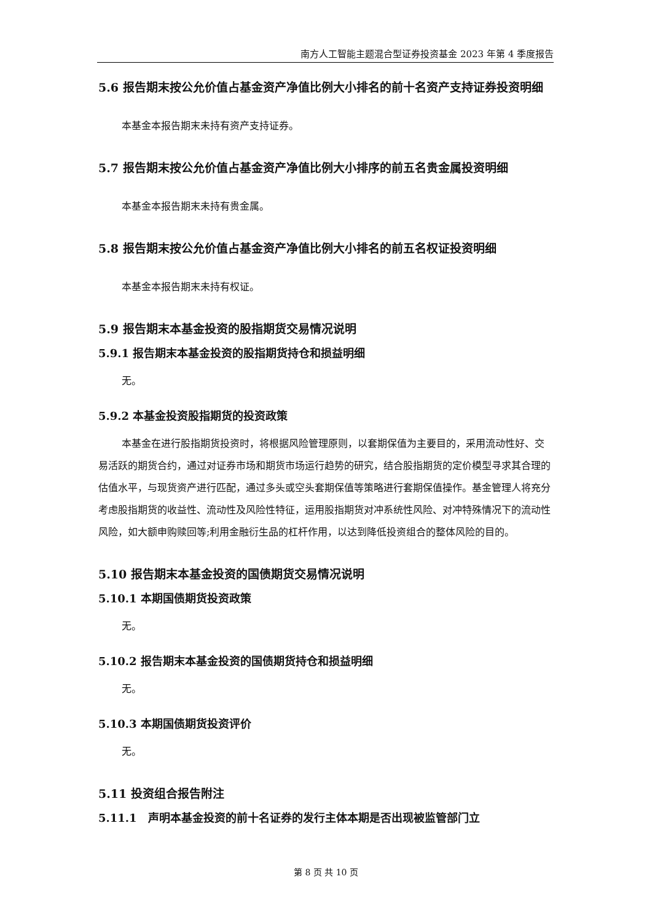南方人工智能主题混合型证券投资基金 2023 年第 4 季度报告
5.6 报告期末按公允价值占基金资产净值比例大小排名的前十名资产支持证券投资明细
本基金本报告期末未持有资产支持证券。
5.7 报告期末按公允价值占基金资产净值比例大小排序的前五名贵金属投资明细
本基金本报告期末未持有贵金属。
5.8 报告期末按公允价值占基金资产净值比例大小排名的前五名权证投资明细
本基金本报告期末未持有权证。
5.9 报告期末本基金投资的股指期货交易情况说明
5.9.1 报告期末本基金投资的股指期货持仓和损益明细
无。
5.9.2 本基金投资股指期货的投资政策
本基金在进行股指期货投资时，将根据风险管理原则，以套期保值为主要目的，采用流动性好、交易活跃的期货合约，通过对证券市场和期货市场运行趋势的研究，结合股指期货的定价模型寻求其合理的估值水平，与现货资产进行匹配，通过多头或空头套期保值等策略进行套期保值操作。基金管理人将充分考虑股指期货的收益性、流动性及风险性特征，运用股指期货对冲系统性风险、对冲特殊情况下的流动性风险，如大额申购赎回等;利用金融衍生品的杠杆作用，以达到降低投资组合的整体风险的目的。
5.10 报告期末本基金投资的国债期货交易情况说明
5.10.1 本期国债期货投资政策
无。
5.10.2 报告期末本基金投资的国债期货持仓和损益明细
无。
5.10.3 本期国债期货投资评价
无。
5.11 投资组合报告附注
5.11.1　声明本基金投资的前十名证券的发行主体本期是否出现被监管部门立
第 8 页 共 10 页